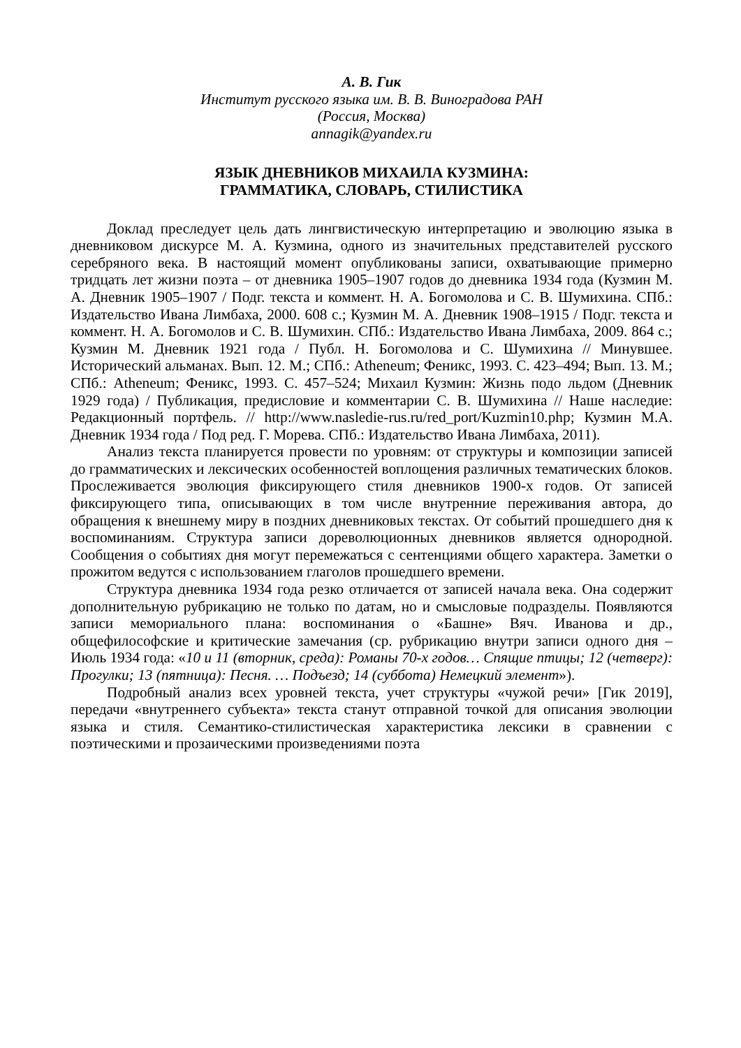А. В. Гик
Институт русского языка им. В. В. Виноградова РАН
(Россия, Москва)
annagik@yandex.ru
ЯЗЫК ДНЕВНИКОВ МИХАИЛА КУЗМИНА:
ГРАММАТИКА, СЛОВАРЬ, СТИЛИСТИКА
Доклад преследует цель дать лингвистическую интерпретацию и эволюцию языка в дневниковом дискурсе М. А. Кузмина, одного из значительных представителей русского серебряного века. В настоящий момент опубликованы записи, охватывающие примерно тридцать лет жизни поэта – от дневника 1905–1907 годов до дневника 1934 года (Кузмин М. А. Дневник 1905–1907 / Подг. текста и коммент. Н. А. Богомолова и С. В. Шумихина. СПб.: Издательство Ивана Лимбаха, 2000. 608 с.; Кузмин М. А. Дневник 1908–1915 / Подг. текста и коммент. Н. А. Богомолов и С. В. Шумихин. СПб.: Издательство Ивана Лимбаха, 2009. 864 с.; Кузмин М. Дневник 1921 года / Публ. Н. Богомолова и С. Шумихина // Минувшее. Исторический альманах. Вып. 12. М.; СПб.: Atheneum; Феникс, 1993. С. 423–494; Вып. 13. М.; СПб.: Atheneum; Феникс, 1993. С. 457–524; Михаил Кузмин: Жизнь подо льдом (Дневник 1929 года) / Публикация, предисловие и комментарии С. В. Шумихина // Наше наследие: Редакционный портфель. // http://www.nasledie-rus.ru/red_port/Kuzmin10.php; Кузмин М.А. Дневник 1934 года / Под ред. Г. Морева. СПб.: Издательство Ивана Лимбаха, 2011).
Анализ текста планируется провести по уровням: от структуры и композиции записей до грамматических и лексических особенностей воплощения различных тематических блоков. Прослеживается эволюция фиксирующего стиля дневников 1900-х годов. От записей фиксирующего типа, описывающих в том числе внутренние переживания автора, до обращения к внешнему миру в поздних дневниковых текстах. От событий прошедшего дня к воспоминаниям. Структура записи дореволюционных дневников является однородной. Сообщения о событиях дня могут перемежаться с сентенциями общего характера. Заметки о прожитом ведутся с использованием глаголов прошедшего времени.
Структура дневника 1934 года резко отличается от записей начала века. Она содержит дополнительную рубрикацию не только по датам, но и смысловые подразделы. Появляются записи мемориального плана: воспоминания о «Башне» Вяч. Иванова и др., общефилософские и критические замечания (ср. рубрикацию внутри записи одного дня – Июль 1934 года: «10 и 11 (вторник, среда): Романы 70-х годов… Спящие птицы; 12 (четверг): Прогулки; 13 (пятница): Песня. … Подъезд; 14 (суббота) Немецкий элемент»).
Подробный анализ всех уровней текста, учет структуры «чужой речи» [Гик 2019], передачи «внутреннего субъекта» текста станут отправной точкой для описания эволюции языка и стиля. Семантико-стилистическая характеристика лексики в сравнении с поэтическими и прозаическими произведениями поэта